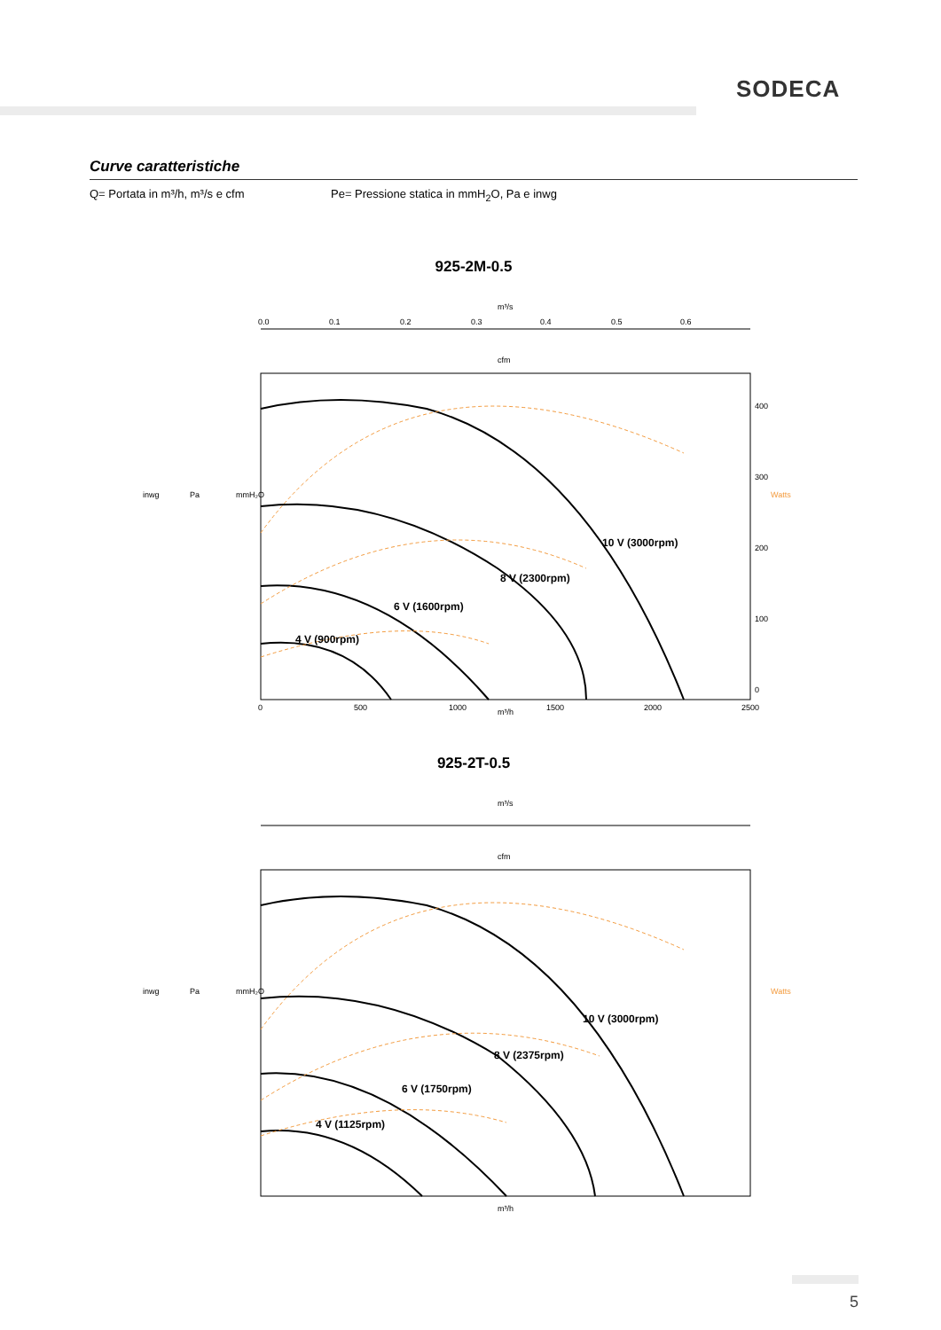SODECA
Curve caratteristiche
Q= Portata in m³/h, m³/s e cfm Pe= Pressione statica in mmH<sub>2</sub>O, Pa e inwg
925-2M-0.5
m³/s
0.0
0.1
0.2
0.3
0.4
0.5
0.6
cfm
10 V (3000rpm)
8 V (2300rpm)
6 V (1600rpm)
4 V (900rpm)
m³/h
0
500
1000
1500
2000
2500
inwg
Pa
mmH₂O
Watts
400
300
200
100
0
925-2T-0.5
m³/s
cfm
10 V (3000rpm)
8 V (2375rpm)
6 V (1750rpm)
4 V (1125rpm)
m³/h
inwg
Pa
mmH₂O
Watts
5